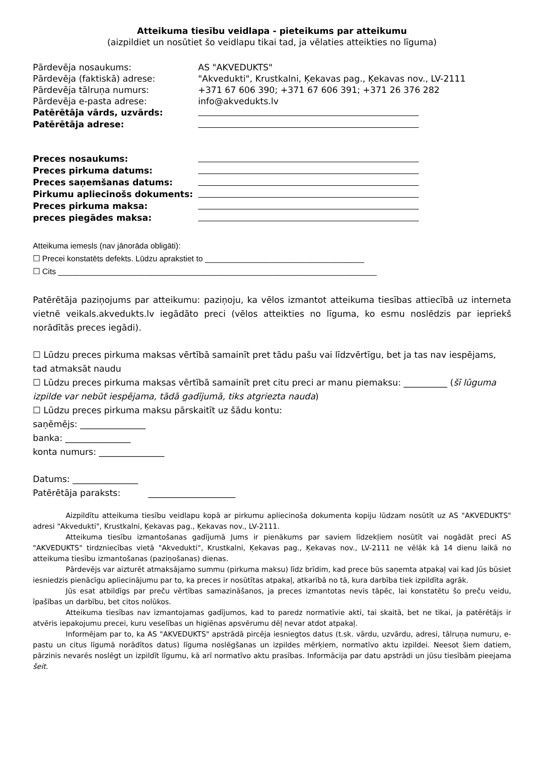Atteikuma tiesību veidlapa - pieteikums par atteikumu
(aizpildiet un nosūtiet šo veidlapu tikai tad, ja vēlaties atteikties no līguma)
| Pārdevēja nosaukums: | AS "AKVEDUKTS" |
| Pārdevēja (faktiskā) adrese: | "Akvedukti", Krustkalni, Ķekavas pag., Ķekavas nov., LV-2111 |
| Pārdevēja tālruņa numurs: | +371 67 606 390; +371 67 606 391; +371 26 376 282 |
| Pārdevēja e-pasta adrese: | info@akvedukts.lv |
| Patērētāja vārds, uzvārds: | |
| Patērētāja adrese: | |
| Preces nosaukums: | |
| Preces pirkuma datums: | |
| Preces saņemšanas datums: | |
| Pirkumu apliecinošs dokuments: | |
| Preces pirkuma maksa: | |
| preces piegādes maksa: | |
Atteikuma iemesls (nav jānorāda obligāti):
☐ Precei konstatēts defekts. Lūdzu aprakstiet to ____________________________________
☐ Cits ________________________________________________________________________
Patērētāja paziņojums par atteikumu: paziņoju, ka vēlos izmantot atteikuma tiesības attiecībā uz interneta vietnē veikals.akvedukts.lv iegādāto preci (vēlos atteikties no līguma, ko esmu noslēdzis par iepriekš norādītās preces iegādi).
☐ Lūdzu preces pirkuma maksas vērtībā samainīt pret tādu pašu vai līdzvērtīgu, bet ja tas nav iespējams, tad atmaksāt naudu
☐ Lūdzu preces pirkuma maksas vērtībā samainīt pret citu preci ar manu piemaksu: __________ (šī lūguma izpilde var nebūt iespējama, tādā gadījumā, tiks atgriezta nauda)
☐ Lūdzu preces pirkuma maksu pārskaitīt uz šādu kontu:
saņēmējs: _______________
banka: _______________
konta numurs: _______________
Datums: _______________
Patērētāja paraksts: ____________________
Aizpildītu atteikuma tiesību veidlapu kopā ar pirkumu apliecinoša dokumenta kopiju lūdzam nosūtīt uz AS "AKVEDUKTS" adresi "Akvedukti", Krustkalni, Ķekavas pag., Ķekavas nov., LV-2111.
Atteikuma tiesību izmantošanas gadījumā Jums ir pienākums par saviem līdzekļiem nosūtīt vai nogādāt preci AS "AKVEDUKTS" tirdzniecības vietā "Akvedukti", Krustkalni, Ķekavas pag., Ķekavas nov., LV-2111 ne vēlāk kā 14 dienu laikā no atteikuma tiesību izmantošanas (paziņošanas) dienas.
Pārdevējs var aizturēt atmaksājamo summu (pirkuma maksu) līdz brīdim, kad prece būs saņemta atpakaļ vai kad Jūs būsiet iesniedzis pienācīgu apliecinājumu par to, ka preces ir nosūtītas atpakaļ, atkarībā no tā, kura darbība tiek izpildīta agrāk.
Jūs esat atbildīgs par preču vērtības samazināšanos, ja preces izmantotas nevis tāpēc, lai konstatētu šo preču veidu, īpašības un darbību, bet citos nolūkos.
Atteikuma tiesības nav izmantojamas gadījumos, kad to paredz normatīvie akti, tai skaitā, bet ne tikai, ja patērētājs ir atvēris iepakojumu precei, kuru veselības un higiēnas apsvērumu dēļ nevar atdot atpakaļ.
Informējam par to, ka AS "AKVEDUKTS" apstrādā pircēja iesniegtos datus (t.sk. vārdu, uzvārdu, adresi, tālruņa numuru, e-pastu un citus līgumā norādītos datus) līguma noslēgšanas un izpildes mērķiem, normatīvo aktu izpildei. Neesot šiem datiem, pārzinis nevarēs noslēgt un izpildīt līgumu, kā arī normatīvo aktu prasības. Informācija par datu apstrādi un jūsu tiesībām pieejama šeit.